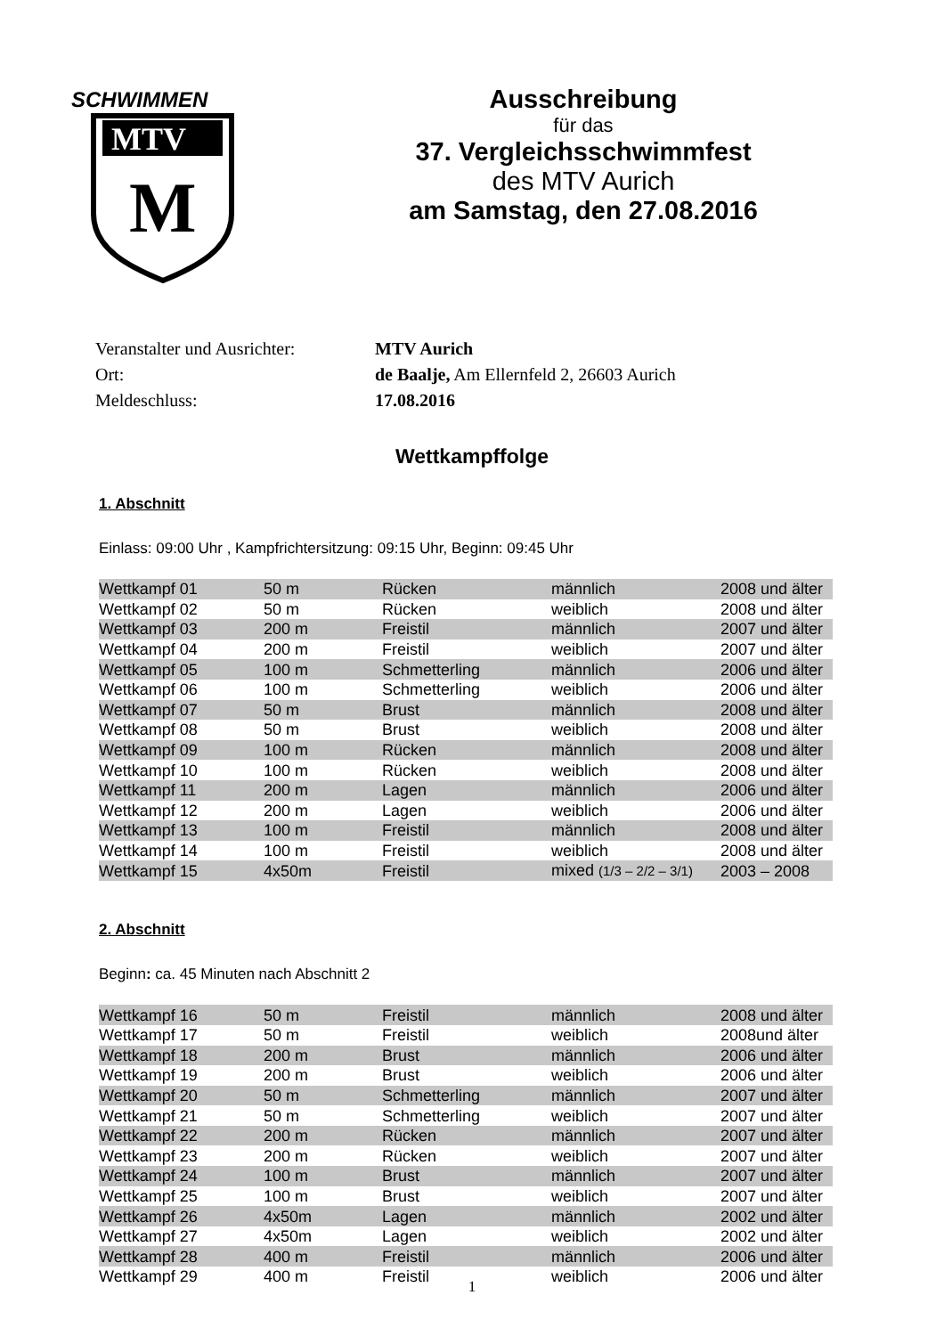SCHWIMMEN
MTV
M
Ausschreibung
für das
37. Vergleichsschwimmfest
des MTV Aurich
am Samstag, den 27.08.2016
Veranstalter und Ausrichter: MTV Aurich
Ort: de Baalje, Am Ellernfeld 2, 26603 Aurich
Meldeschluss: 17.08.2016
Wettkampffolge
1. Abschnitt
Einlass: 09:00 Uhr , Kampfrichtersitzung: 09:15 Uhr, Beginn: 09:45 Uhr
| Wettkampf 01 | 50 m | Rücken | männlich | 2008 und älter |
| Wettkampf 02 | 50 m | Rücken | weiblich | 2008 und älter |
| Wettkampf 03 | 200 m | Freistil | männlich | 2007 und älter |
| Wettkampf 04 | 200 m | Freistil | weiblich | 2007 und älter |
| Wettkampf 05 | 100 m | Schmetterling | männlich | 2006 und älter |
| Wettkampf 06 | 100 m | Schmetterling | weiblich | 2006 und älter |
| Wettkampf 07 | 50 m | Brust | männlich | 2008 und älter |
| Wettkampf 08 | 50 m | Brust | weiblich | 2008 und älter |
| Wettkampf 09 | 100 m | Rücken | männlich | 2008 und älter |
| Wettkampf 10 | 100 m | Rücken | weiblich | 2008 und älter |
| Wettkampf 11 | 200 m | Lagen | männlich | 2006 und älter |
| Wettkampf 12 | 200 m | Lagen | weiblich | 2006 und älter |
| Wettkampf 13 | 100 m | Freistil | männlich | 2008 und älter |
| Wettkampf 14 | 100 m | Freistil | weiblich | 2008 und älter |
| Wettkampf 15 | 4x50m | Freistil | mixed (1/3 – 2/2 – 3/1) | 2003 – 2008 |
2. Abschnitt
Beginn: ca. 45 Minuten nach Abschnitt 2
| Wettkampf 16 | 50 m | Freistil | männlich | 2008 und älter |
| Wettkampf 17 | 50 m | Freistil | weiblich | 2008und älter |
| Wettkampf 18 | 200 m | Brust | männlich | 2006 und älter |
| Wettkampf 19 | 200 m | Brust | weiblich | 2006 und älter |
| Wettkampf 20 | 50 m | Schmetterling | männlich | 2007 und älter |
| Wettkampf 21 | 50 m | Schmetterling | weiblich | 2007 und älter |
| Wettkampf 22 | 200 m | Rücken | männlich | 2007 und älter |
| Wettkampf 23 | 200 m | Rücken | weiblich | 2007 und älter |
| Wettkampf 24 | 100 m | Brust | männlich | 2007 und älter |
| Wettkampf 25 | 100 m | Brust | weiblich | 2007 und älter |
| Wettkampf 26 | 4x50m | Lagen | männlich | 2002 und älter |
| Wettkampf 27 | 4x50m | Lagen | weiblich | 2002 und älter |
| Wettkampf 28 | 400 m | Freistil | männlich | 2006 und älter |
| Wettkampf 29 | 400 m | Freistil | weiblich | 2006 und älter |
1